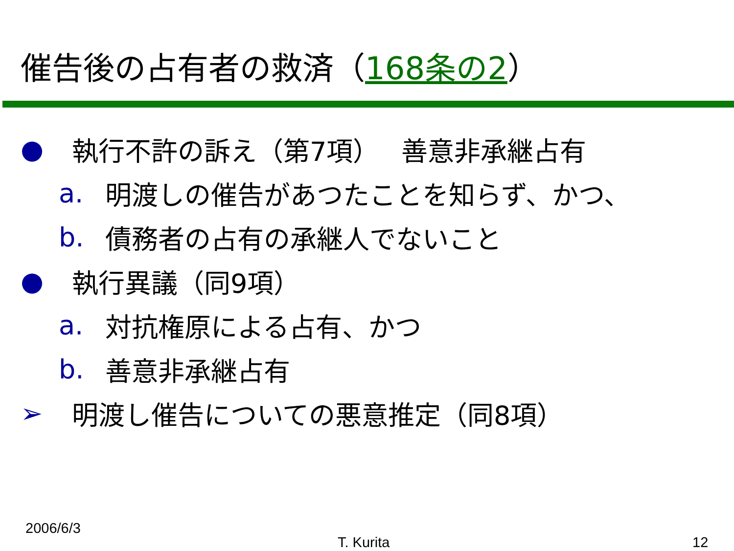催告後の占有者の救済（168条の2）
● 執行不許の訴え（第7項）　 善意非承継占有
a. 明渡しの催告があつたことを知らず、かつ、
b. 債務者の占有の承継人でないこと
● 執行異議（同9項）
a. 対抗権原による占有、かつ
b. 善意非承継占有
➢ 明渡し催告についての悪意推定（同8項）
2006/6/3
T. Kurita 12